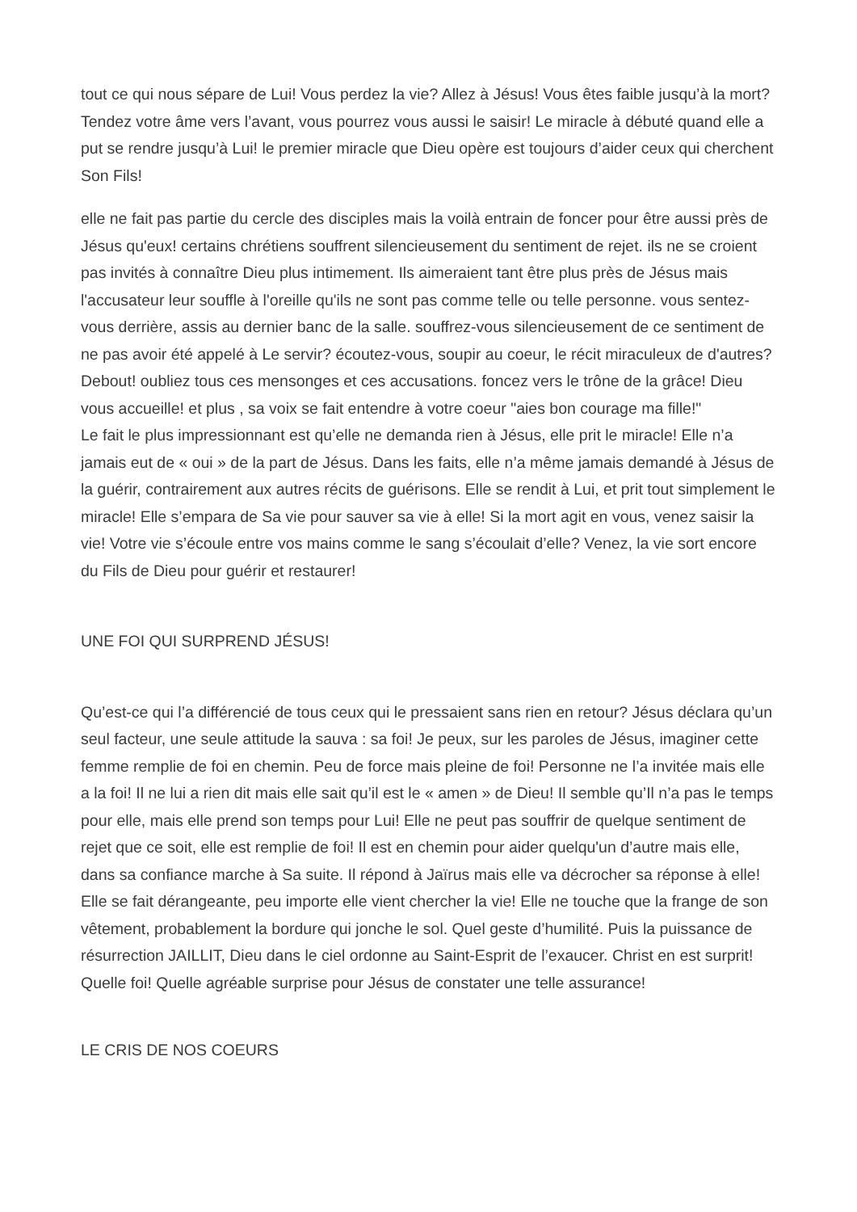tout ce qui nous sépare de Lui! Vous perdez la vie? Allez à Jésus! Vous êtes faible jusqu’à la mort? Tendez votre âme vers l’avant, vous pourrez vous aussi le saisir! Le miracle à débuté quand elle a put se rendre jusqu’à Lui! le premier miracle que Dieu opère est toujours d’aider ceux qui cherchent Son Fils!
elle ne fait pas partie du cercle des disciples mais la voilà entrain de foncer pour être aussi près de Jésus qu'eux! certains chrétiens souffrent silencieusement du sentiment de rejet. ils ne se croient pas invités à connaître Dieu plus intimement. Ils aimeraient tant être plus près de Jésus mais l'accusateur leur souffle à l'oreille qu'ils ne sont pas comme telle ou telle personne. vous sentez-vous derrière, assis au dernier banc de la salle. souffrez-vous silencieusement de ce sentiment de ne pas avoir été appelé à Le servir? écoutez-vous, soupir au coeur, le récit miraculeux de d'autres? Debout! oubliez tous ces mensonges et ces accusations. foncez vers le trône de la grâce! Dieu vous accueille! et plus , sa voix se fait entendre à votre coeur "aies bon courage ma fille!"
Le fait le plus impressionnant est qu’elle ne demanda rien à Jésus, elle prit le miracle! Elle n’a jamais eut de « oui » de la part de Jésus. Dans les faits, elle n’a même jamais demandé à Jésus de la guérir, contrairement aux autres récits de guérisons. Elle se rendit à Lui, et prit tout simplement le miracle! Elle s’empara de Sa vie pour sauver sa vie à elle! Si la mort agit en vous, venez saisir la vie! Votre vie s’écoule entre vos mains comme le sang s’écoulait d’elle? Venez, la vie sort encore du Fils de Dieu pour guérir et restaurer!
UNE FOI QUI SURPREND JÉSUS!
Qu’est-ce qui l’a différencié de tous ceux qui le pressaient sans rien en retour? Jésus déclara qu’un seul facteur, une seule attitude la sauva : sa foi! Je peux, sur les paroles de Jésus, imaginer cette femme remplie de foi en chemin. Peu de force mais pleine de foi! Personne ne l’a invitée mais elle a la foi! Il ne lui a rien dit mais elle sait qu’il est le « amen » de Dieu! Il semble qu’Il n’a pas le temps pour elle, mais elle prend son temps pour Lui! Elle ne peut pas souffrir de quelque sentiment de rejet que ce soit, elle est remplie de foi! Il est en chemin pour aider quelqu'un d’autre mais elle, dans sa confiance marche à Sa suite. Il répond à Jaïrus mais elle va décrocher sa réponse à elle! Elle se fait dérangeante, peu importe elle vient chercher la vie! Elle ne touche que la frange de son vêtement, probablement la bordure qui jonche le sol. Quel geste d’humilité. Puis la puissance de résurrection JAILLIT, Dieu dans le ciel ordonne au Saint-Esprit de l’exaucer. Christ en est surprit! Quelle foi! Quelle agréable surprise pour Jésus de constater une telle assurance!
LE CRIS DE NOS COEURS